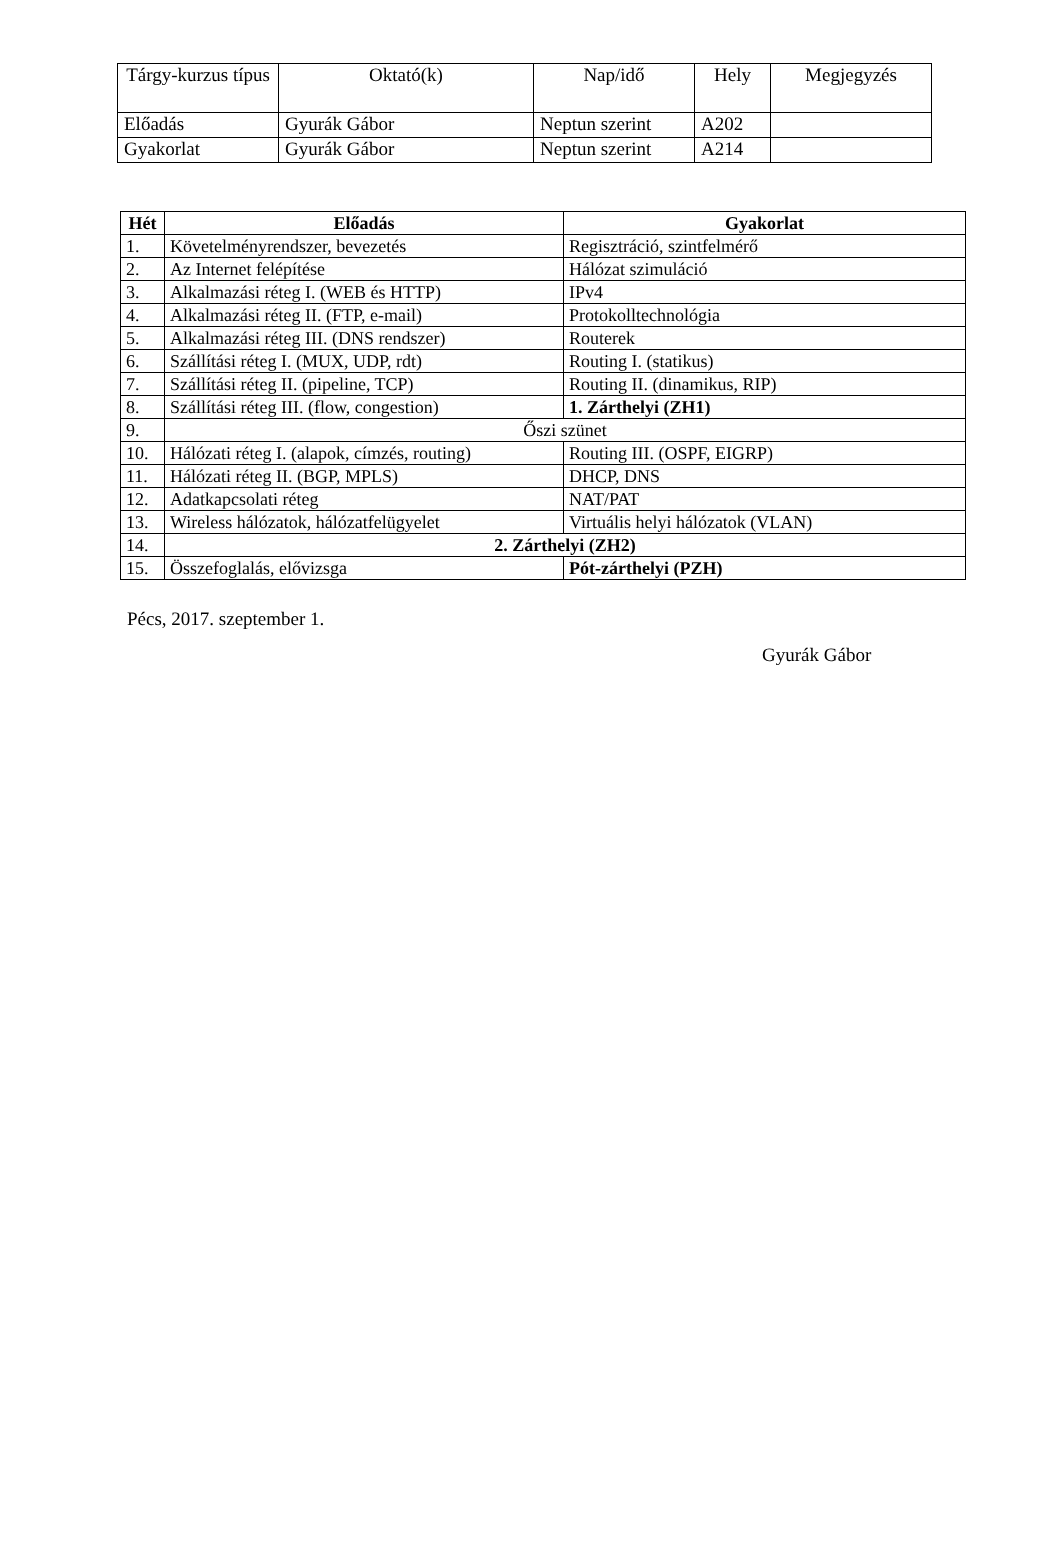| Tárgy-kurzus típus | Oktató(k) | Nap/idő | Hely | Megjegyzés |
| --- | --- | --- | --- | --- |
| Előadás | Gyurák Gábor | Neptun szerint | A202 | |
| Gyakorlat | Gyurák Gábor | Neptun szerint | A214 | |
| Hét | Előadás | Gyakorlat |
| --- | --- | --- |
| 1. | Követelményrendszer, bevezetés | Regisztráció, szintfelmérő |
| 2. | Az Internet felépítése | Hálózat szimuláció |
| 3. | Alkalmazási réteg I. (WEB és HTTP) | IPv4 |
| 4. | Alkalmazási réteg II. (FTP, e-mail) | Protokolltechnológia |
| 5. | Alkalmazási réteg III. (DNS rendszer) | Routerek |
| 6. | Szállítási réteg I. (MUX, UDP, rdt) | Routing I. (statikus) |
| 7. | Szállítási réteg II. (pipeline, TCP) | Routing II. (dinamikus, RIP) |
| 8. | Szállítási réteg III. (flow, congestion) | 1. Zárthelyi (ZH1) |
| 9. | Őszi szünet | |
| 10. | Hálózati réteg I. (alapok, címzés, routing) | Routing III. (OSPF, EIGRP) |
| 11. | Hálózati réteg II. (BGP, MPLS) | DHCP, DNS |
| 12. | Adatkapcsolati réteg | NAT/PAT |
| 13. | Wireless hálózatok, hálózatfelügyelet | Virtuális helyi hálózatok (VLAN) |
| 14. | 2. Zárthelyi (ZH2) | |
| 15. | Összefoglalás, elővizsga | Pót-zárthelyi (PZH) |
Pécs, 2017. szeptember 1.
Gyurák Gábor